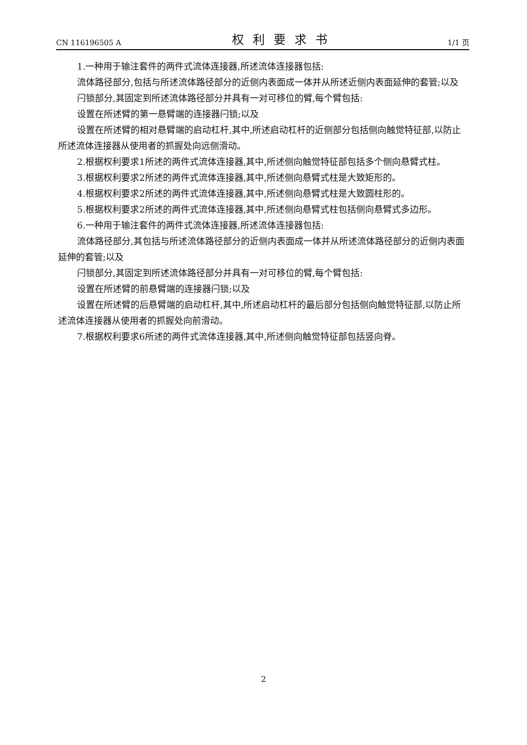CN 116196505 A 权利要求书 1/1 页
1.一种用于输注套件的两件式流体连接器,所述流体连接器包括:
流体路径部分,包括与所述流体路径部分的近侧内表面成一体并从所述近侧内表面延伸的套管;以及
闩锁部分,其固定到所述流体路径部分并具有一对可移位的臂,每个臂包括:
设置在所述臂的第一悬臂端的连接器闩锁;以及
设置在所述臂的相对悬臂端的启动杠杆,其中,所述启动杠杆的近侧部分包括侧向触觉特征部,以防止所述流体连接器从使用者的抓握处向远侧滑动。
2.根据权利要求1所述的两件式流体连接器,其中,所述侧向触觉特征部包括多个侧向悬臂式柱。
3.根据权利要求2所述的两件式流体连接器,其中,所述侧向悬臂式柱是大致矩形的。
4.根据权利要求2所述的两件式流体连接器,其中,所述侧向悬臂式柱是大致圆柱形的。
5.根据权利要求2所述的两件式流体连接器,其中,所述侧向悬臂式柱包括侧向悬臂式多边形。
6.一种用于输注套件的两件式流体连接器,所述流体连接器包括:
流体路径部分,其包括与所述流体路径部分的近侧内表面成一体并从所述流体路径部分的近侧内表面延伸的套管;以及
闩锁部分,其固定到所述流体路径部分并具有一对可移位的臂,每个臂包括:
设置在所述臂的前悬臂端的连接器闩锁;以及
设置在所述臂的后悬臂端的启动杠杆,其中,所述启动杠杆的最后部分包括侧向触觉特征部,以防止所述流体连接器从使用者的抓握处向前滑动。
7.根据权利要求6所述的两件式流体连接器,其中,所述侧向触觉特征部包括竖向脊。
2